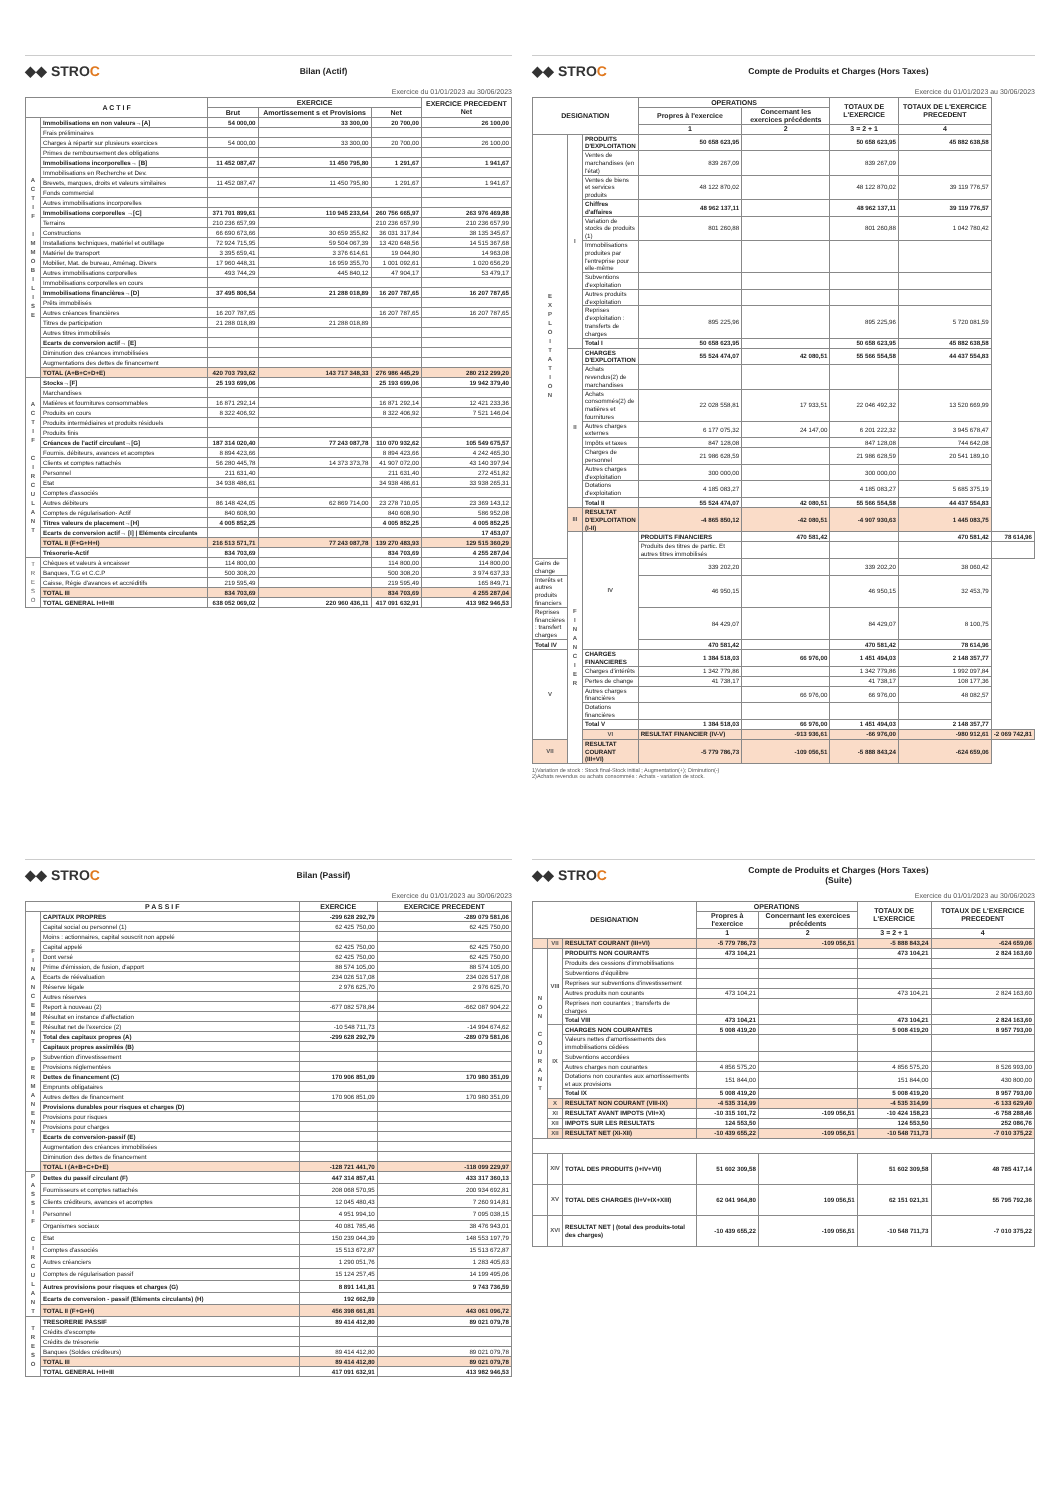◆◆ STROC
Bilan (Actif)
Exercice du 01/01/2023 au 30/06/2023
| A C T I F | | EXERCICE | | | EXERCICE PRECEDENT Net |
| --- | --- | --- | --- | --- | --- |
| | | Brut | Amortissement s et Provisions | Net | |
| A C T I F I M M O B I L I S E | Immobilisations en non valeurs→[A] | 54 000,00 | 33 300,00 | 20 700,00 | 26 100,00 |
| | Frais préliminaires | | | | |
| | Charges à répartir sur plusieurs exercices | 54 000,00 | 33 300,00 | 20 700,00 | 26 100,00 |
| | Primes de remboursement des obligations | | | | |
| | Immobilisations incorporelles→ [B] | 11 452 087,47 | 11 450 795,80 | 1 291,67 | 1 941,67 |
| | Immobilisations en Recherche et Dev. | | | | |
| | Brevets, marques, droits et valeurs similaires | 11 452 087,47 | 11 450 795,80 | 1 291,67 | 1 941,67 |
| | Fonds commercial | | | | |
| | Autres immobilisations incorporelles | | | | |
| | Immobilisations corporelles →[C] | 371 701 899,61 | 110 945 233,64 | 260 756 665,97 | 263 976 469,88 |
| | Terrains | 210 236 657,99 | | 210 236 657,99 | 210 236 657,99 |
| | Constructions | 66 690 673,66 | 30 659 355,82 | 36 031 317,84 | 38 135 345,67 |
| | Installations techniques, matériel et outillage | 72 924 715,95 | 59 504 067,39 | 13 420 648,56 | 14 515 367,68 |
| | Matériel de transport | 3 395 659,41 | 3 376 614,61 | 19 044,80 | 14 963,08 |
| | Mobilier, Mat. de bureau, Aménag. Divers | 17 960 448,31 | 16 959 355,70 | 1 001 092,61 | 1 020 656,29 |
| | Autres immobilisations corporelles | 493 744,29 | 445 840,12 | 47 904,17 | 53 479,17 |
| | Immobilisations corporelles en cours | | | | |
| | Immobilisations financières→[D] | 37 495 806,54 | 21 288 018,89 | 16 207 787,65 | 16 207 787,65 |
| | Prêts immobilisés | | | | |
| | Autres créances financières | 16 207 787,65 | | 16 207 787,65 | 16 207 787,65 |
| | Titres de participation | 21 288 018,89 | 21 288 018,89 | | |
| | Autres titres immobilisés | | | | |
| | Ecarts de conversion actif→ [E] | | | | |
| | Diminution des créances immobilisées | | | | |
| | Augmentations des dettes de financement | | | | |
| | TOTAL (A+B+C+D+E) | 420 703 793,62 | 143 717 348,33 | 276 986 445,29 | 280 212 299,20 |
| A C T I F C I R C U L A N T | Stocks→[F] | 25 193 699,06 | | 25 193 699,06 | 19 942 379,40 |
| | Marchandises | | | | |
| | Matières et fournitures consommables | 16 871 292,14 | | 16 871 292,14 | 12 421 233,36 |
| | Produits en cours | 8 322 406,92 | | 8 322 406,92 | 7 521 146,04 |
| | Produits intermédiaires et produits résiduels | | | | |
| | Produits finis | | | | |
| | Créances de l'actif circulant→[G] | 187 314 020,40 | 77 243 087,78 | 110 070 932,62 | 105 549 675,57 |
| | Fournis. débiteurs, avances et acomptes | 8 894 423,66 | | 8 894 423,66 | 4 242 465,30 |
| | Clients et comptes rattachés | 56 280 445,78 | 14 373 373,78 | 41 907 072,00 | 43 140 397,94 |
| | Personnel | 211 631,40 | | 211 631,40 | 272 451,82 |
| | Etat | 34 938 486,61 | | 34 938 486,61 | 33 938 265,31 |
| | Comptes d'associés | | | | |
| | Autres débiteurs | 86 148 424,05 | 62 869 714,00 | 23 278 710,05 | 23 369 143,12 |
| | Comptes de régularisation- Actif | 840 608,90 | | 840 608,90 | 586 952,08 |
| | Titres valeurs de placement→[H] | 4 005 852,25 | | 4 005 852,25 | 4 005 852,25 |
| | Ecarts de conversion actif→ [I] / Eléments circulants | | | | 17 453,07 |
| | TOTAL II (F+G+H+I) | 216 513 571,71 | 77 243 087,78 | 139 270 483,93 | 129 515 360,29 |
| | Trésorerie-Actif | 834 703,69 | | 834 703,69 | 4 255 287,04 |
| T R E S O | Chèques et valeurs à encaisser | 114 800,00 | | 114 800,00 | 114 800,00 |
| | Banques, T.G et C.C.P | 500 308,20 | | 500 308,20 | 3 974 637,33 |
| | Caisse, Régie d'avances et accréditifs | 219 595,49 | | 219 595,49 | 165 849,71 |
| | TOTAL III | 834 703,69 | | 834 703,69 | 4 255 287,04 |
| | TOTAL GENERAL I+II+III | 638 052 069,02 | 220 960 436,11 | 417 091 632,91 | 413 982 946,53 |
◆◆ STROC
Compte de Produits et Charges (Hors Taxes)
Exercice du 01/01/2023 au 30/06/2023
| DESIGNATION | | | OPERATIONS | | TOTAUX DE L'EXERCICE | TOTAUX DE L'EXERCICE PRECEDENT | |
| --- | --- | --- | --- | --- | --- | --- | --- |
| | | | Propres à l'exercice | Concernant les exercices précédents | | | |
| | | | 1 | 2 | 3 = 2 + 1 | 4 | |
| E X P L O I T A T I O N | I | PRODUITS D'EXPLOITATION | 50 658 623,95 | | 50 658 623,95 | 45 882 638,58 | |
| | | Ventes de marchandises (en l'état) | 839 267,09 | | 839 267,09 | | |
| | | Ventes de biens et services produits | 48 122 870,02 | | 48 122 870,02 | 39 119 776,57 | |
| | | Chiffres d'affaires | 48 962 137,11 | | 48 962 137,11 | 39 119 776,57 | |
| | | Variation de stocks de produits (1) | 801 260,88 | | 801 260,88 | 1 042 780,42 | |
| | | Immobilisations produites par l'entreprise pour elle-même | | | | | |
| | | Subventions d'exploitation | | | | | |
| | | Autres produits d'exploitation | | | | | |
| | | Reprises d'exploitation : transferts de charges | 895 225,96 | | 895 225,96 | 5 720 081,59 | |
| | | Total I | 50 658 623,95 | | 50 658 623,95 | 45 882 638,58 | |
| | II | CHARGES D'EXPLOITATION | 55 524 474,07 | 42 080,51 | 55 566 554,58 | 44 437 554,83 | |
| | | Achats revendus(2) de marchandises | | | | | |
| | | Achats consommés(2) de matières et fournitures | 22 028 558,81 | 17 933,51 | 22 046 492,32 | 13 520 669,99 | |
| | | Autres charges externes | 6 177 075,32 | 24 147,00 | 6 201 222,32 | 3 945 678,47 | |
| | | Impôts et taxes | 847 128,08 | | 847 128,08 | 744 642,08 | |
| | | Charges de personnel | 21 986 628,59 | | 21 986 628,59 | 20 541 189,10 | |
| | | Autres charges d'exploitation | 300 000,00 | | 300 000,00 | | |
| | | Dotations d'exploitation | 4 185 083,27 | | 4 185 083,27 | 5 685 375,19 | |
| | | Total II | 55 524 474,07 | 42 080,51 | 55 566 554,58 | 44 437 554,83 | |
| | III | RESULTAT D'EXPLOITATION (I-II) | -4 865 850,12 | -42 080,51 | -4 907 930,63 | 1 445 083,75 | |
| | F I N A N C I E R | IV | PRODUITS FINANCIERS | 470 581,42 | | 470 581,42 | 78 614,96 |
| | | | Produits des titres de partic. Et autres titres immobilisés | | | | |
| Gains de change | | | 339 202,20 | | 339 202,20 | 38 060,42 | |
| Interêts et autres produits financiers | | | 46 950,15 | | 46 950,15 | 32 453,79 | |
| Reprises financières : transfert charges | | | 84 429,07 | | 84 429,07 | 8 100,75 | |
| Total IV | | | 470 581,42 | | 470 581,42 | 78 614,96 | |
| V | | CHARGES FINANCIERES | 1 384 518,03 | 66 976,00 | 1 451 494,03 | 2 148 357,77 | |
| | | Charges d'intérêts | 1 342 779,86 | | 1 342 779,86 | 1 992 097,84 | |
| | | Pertes de change | 41 738,17 | | 41 738,17 | 108 177,36 | |
| | | Autres charges financières | | 66 976,00 | 66 976,00 | 48 082,57 | |
| | | Dotations financières | | | | | |
| | | Total V | 1 384 518,03 | 66 976,00 | 1 451 494,03 | 2 148 357,77 | |
| | | VI | RESULTAT FINANCIER (IV-V) | -913 936,61 | -66 976,00 | -980 912,61 | -2 069 742,81 |
| VII | | RESULTAT COURANT (III+VI) | -5 779 786,73 | -109 056,51 | -5 888 843,24 | -624 659,06 | |
1)Variation de stock : Stock final-Stock initial ; Augmentation(+); Diminution(-)
2)Achats revendus ou achats consommés : Achats - variation de stock.
◆◆ STROC
Bilan (Passif)
Exercice du 01/01/2023 au 30/06/2023
| P A S S I F | | EXERCICE | EXERCICE PRECEDENT |
| --- | --- | --- | --- |
| F I N A N C E M E N T P E R M A N E N T | CAPITAUX PROPRES | -299 628 292,79 | -289 079 581,06 |
| | Capital social ou personnel (1) | 62 425 750,00 | 62 425 750,00 |
| | Moins : actionnaires, capital souscrit non appelé | | |
| | Capital appelé | 62 425 750,00 | 62 425 750,00 |
| | Dont versé | 62 425 750,00 | 62 425 750,00 |
| | Prime d'émission, de fusion, d'apport | 88 574 105,00 | 88 574 105,00 |
| | Ecarts de réévaluation | 234 026 517,08 | 234 026 517,08 |
| | Réserve légale | 2 976 625,70 | 2 976 625,70 |
| | Autres réserves | | |
| | Report à nouveau (2) | -677 082 578,84 | -662 087 904,22 |
| | Résultat en instance d'affectation | | |
| | Résultat net de l'exercice (2) | -10 548 711,73 | -14 994 674,62 |
| | Total des capitaux propres (A) | -299 628 292,79 | -289 079 581,06 |
| | Capitaux propres assimilés (B) | | |
| | Subvention d'investissement | | |
| | Provisions réglementées | | |
| | Dettes de financement (C) | 170 906 851,09 | 170 980 351,09 |
| | Emprunts obligataires | | |
| | Autres dettes de financement | 170 906 851,09 | 170 980 351,09 |
| | Provisions durables pour risques et charges (D) | | |
| | Provisions pour risques | | |
| | Provisions pour charges | | |
| | Ecarts de conversion-passif (E) | | |
| | Augmentation des créances immobilisées | | |
| | Diminution des dettes de financement | | |
| | TOTAL I (A+B+C+D+E) | -128 721 441,70 | -118 099 229,97 |
| P A S S I F C I R C U L A N T | Dettes du passif circulant (F) | 447 314 857,41 | 433 317 360,13 |
| | Fournisseurs et comptes rattachés | 208 068 570,95 | 200 934 692,81 |
| | Clients créditeurs, avances et acomptes | 12 045 480,43 | 7 260 914,81 |
| | Personnel | 4 951 994,10 | 7 095 038,15 |
| | Organismes sociaux | 40 081 785,46 | 38 476 943,01 |
| | Etat | 150 239 044,39 | 148 553 197,79 |
| | Comptes d'associés | 15 513 672,87 | 15 513 672,87 |
| | Autres créanciers | 1 290 051,76 | 1 283 405,63 |
| | Comptes de régularisation passif | 15 124 257,45 | 14 199 495,06 |
| | Autres provisions pour risques et charges (G) | 8 891 141,81 | 9 743 736,59 |
| | Ecarts de conversion - passif (Eléments circulants) (H) | 192 662,59 | |
| | TOTAL II (F+G+H) | 456 398 661,81 | 443 061 096,72 |
| T R E S O | TRESORERIE PASSIF | 89 414 412,80 | 89 021 079,78 |
| | Crédits d'escompte | | |
| | Crédits de trésorerie | | |
| | Banques (Soldes créditeurs) | 89 414 412,80 | 89 021 079,78 |
| | TOTAL III | 89 414 412,80 | 89 021 079,78 |
| | TOTAL GENERAL I+II+III | 417 091 632,91 | 413 982 946,53 |
◆◆ STROC
Compte de Produits et Charges (Hors Taxes)
(Suite)
Exercice du 01/01/2023 au 30/06/2023
| DESIGNATION | | | OPERATIONS | | TOTAUX DE L'EXERCICE | TOTAUX DE L'EXERCICE PRECEDENT |
| --- | --- | --- | --- | --- | --- | --- |
| | | | Propres à l'exercice | Concernant les exercices précédents | | |
| | | | 1 | 2 | 3 = 2 + 1 | 4 |
| | VII | RESULTAT COURANT (III+VI) | -5 779 786,73 | -109 056,51 | -5 888 843,24 | -624 659,06 |
| N O N C O U R A N T | VIII | PRODUITS NON COURANTS | 473 104,21 | | 473 104,21 | 2 824 163,60 |
| | | Produits des cessions d'immobilisations | | | | |
| | | Subventions d'équilibre | | | | |
| | | Reprises sur subventions d'investissement | | | | |
| | | Autres produits non courants | 473 104,21 | | 473 104,21 | 2 824 163,60 |
| | | Reprises non courantes ; transferts de charges | | | | |
| | | Total VIII | 473 104,21 | | 473 104,21 | 2 824 163,60 |
| | IX | CHARGES NON COURANTES | 5 008 419,20 | | 5 008 419,20 | 8 957 793,00 |
| | | Valeurs nettes d'amortissements des immobilisations cédées | | | | |
| | | Subventions accordées | | | | |
| | | Autres charges non courantes | 4 856 575,20 | | 4 856 575,20 | 8 526 993,00 |
| | | Dotations non courantes aux amortissements et aux provisions | 151 844,00 | | 151 844,00 | 430 800,00 |
| | | Total IX | 5 008 419,20 | | 5 008 419,20 | 8 957 793,00 |
| | X | RESULTAT NON COURANT (VIII-IX) | -4 535 314,99 | | -4 535 314,99 | -6 133 629,40 |
| | XI | RESULTAT AVANT IMPOTS (VII+X) | -10 315 101,72 | -109 056,51 | -10 424 158,23 | -6 758 288,46 |
| | XII | IMPOTS SUR LES RESULTATS | 124 553,50 | | 124 553,50 | 252 086,76 |
| | XII | RESULTAT NET (XI-XII) | -10 439 655,22 | -109 056,51 | -10 548 711,73 | -7 010 375,22 |
| | XIV | TOTAL DES PRODUITS (I+IV+VII) | 51 602 309,58 | | 51 602 309,58 | 48 785 417,14 |
| | XV | TOTAL DES CHARGES (II+V+IX+XIII) | 62 041 964,80 | 109 056,51 | 62 151 021,31 | 55 795 792,36 |
| | XVI | RESULTAT NET / (total des produits-total des charges) | -10 439 655,22 | -109 056,51 | -10 548 711,73 | -7 010 375,22 |